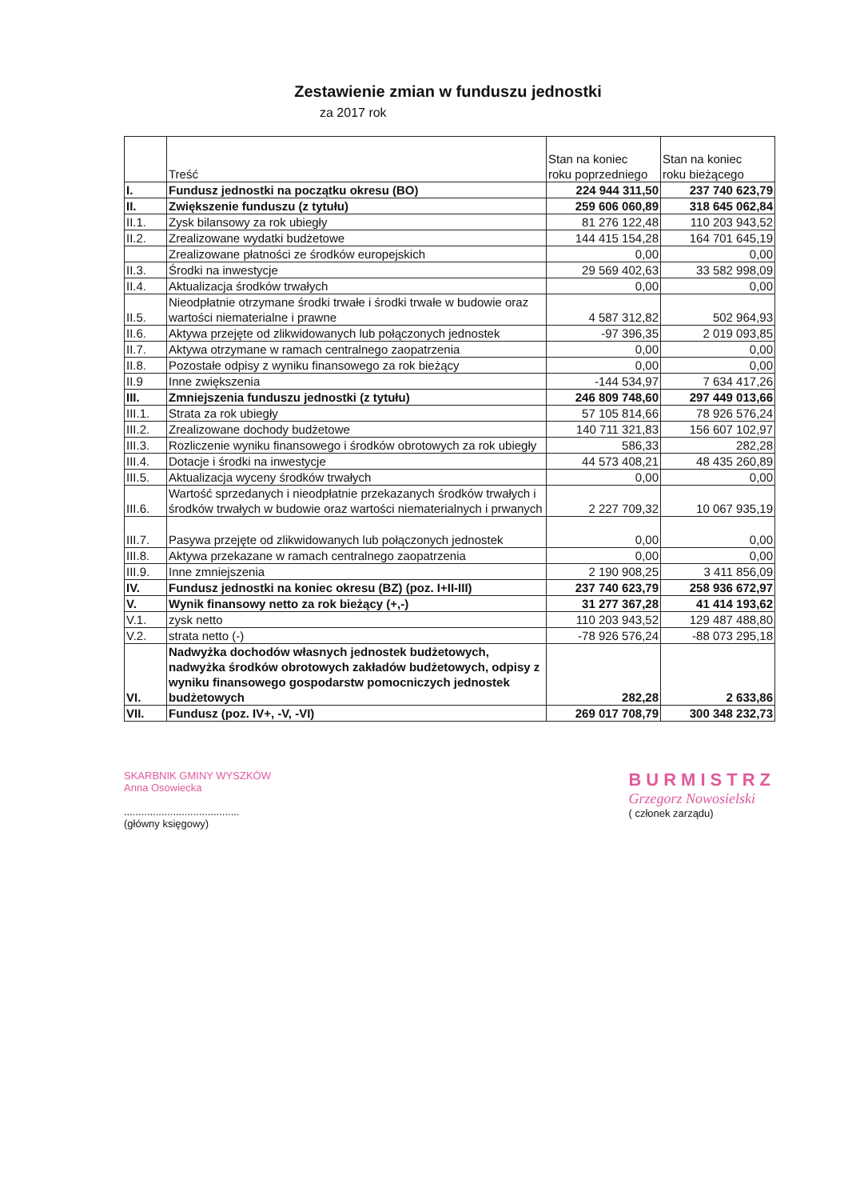Zestawienie zmian w funduszu jednostki
za 2017 rok
| | Treść | Stan na koniec roku poprzedniego | Stan na koniec roku bieżącego |
| --- | --- | --- | --- |
| I. | Fundusz jednostki na początku okresu (BO) | 224 944 311,50 | 237 740 623,79 |
| II. | Zwiększenie funduszu (z tytułu) | 259 606 060,89 | 318 645 062,84 |
| II.1. | Zysk bilansowy za rok ubiegły | 81 276 122,48 | 110 203 943,52 |
| II.2. | Zrealizowane wydatki budżetowe | 144 415 154,28 | 164 701 645,19 |
| | Zrealizowane płatności ze środków europejskich | 0,00 | 0,00 |
| II.3. | Środki na inwestycje | 29 569 402,63 | 33 582 998,09 |
| II.4. | Aktualizacja środków trwałych | 0,00 | 0,00 |
| II.5. | Nieodpłatnie otrzymane środki trwałe i środki trwałe w budowie oraz wartości niematerialne i prawne | 4 587 312,82 | 502 964,93 |
| II.6. | Aktywa przejęte od zlikwidowanych lub połączonych jednostek | -97 396,35 | 2 019 093,85 |
| II.7. | Aktywa otrzymane w ramach centralnego zaopatrzenia | 0,00 | 0,00 |
| II.8. | Pozostałe odpisy z wyniku finansowego za rok bieżący | 0,00 | 0,00 |
| II.9 | Inne zwiększenia | -144 534,97 | 7 634 417,26 |
| III. | Zmniejszenia funduszu jednostki (z tytułu) | 246 809 748,60 | 297 449 013,66 |
| III.1. | Strata za rok ubiegły | 57 105 814,66 | 78 926 576,24 |
| III.2. | Zrealizowane dochody budżetowe | 140 711 321,83 | 156 607 102,97 |
| III.3. | Rozliczenie wyniku finansowego i środków obrotowych za rok ubiegły | 586,33 | 282,28 |
| III.4. | Dotacje i środki na inwestycje | 44 573 408,21 | 48 435 260,89 |
| III.5. | Aktualizacja wyceny środków trwałych | 0,00 | 0,00 |
| III.6. | Wartość sprzedanych i nieodpłatnie przekazanych środków trwałych i środków trwałych w budowie oraz wartości niematerialnych i prwanych | 2 227 709,32 | 10 067 935,19 |
| III.7. | Pasywa przejęte od zlikwidowanych lub połączonych jednostek | 0,00 | 0,00 |
| III.8. | Aktywa przekazane w ramach centralnego zaopatrzenia | 0,00 | 0,00 |
| III.9. | Inne zmniejszenia | 2 190 908,25 | 3 411 856,09 |
| IV. | Fundusz jednostki na koniec okresu (BZ) (poz. I+II-III) | 237 740 623,79 | 258 936 672,97 |
| V. | Wynik finansowy netto za rok bieżący (+,-) | 31 277 367,28 | 41 414 193,62 |
| V.1. | zysk netto | 110 203 943,52 | 129 487 488,80 |
| V.2. | strata netto (-) | -78 926 576,24 | -88 073 295,18 |
| VI. | Nadwyżka dochodów własnych jednostek budżetowych, nadwyżka środków obrotowych zakładów budżetowych, odpisy z wyniku finansowego gospodarstw pomocniczych jednostek budżetowych | 282,28 | 2 633,86 |
| VII. | Fundusz (poz. IV+, -V, -VI) | 269 017 708,79 | 300 348 232,73 |
SKARBNIK GMINY WYSZKÓW
Anna Osowiecka
........................................
(główny księgowy)
BURMISTRZ
Grzegorz Nowosielski
( członek zarządu)